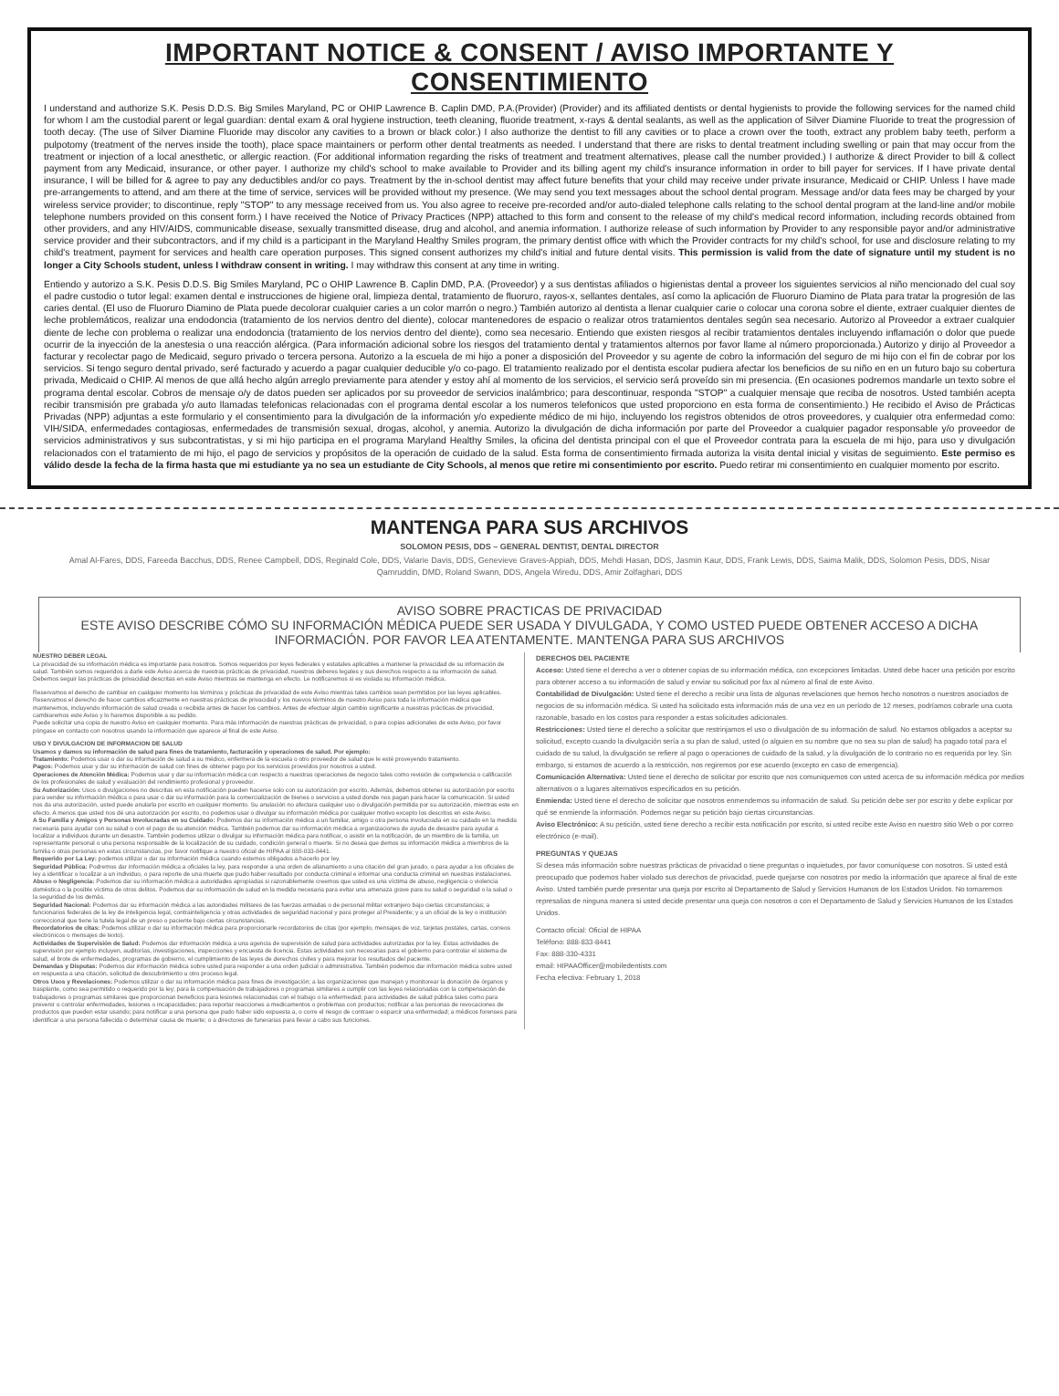IMPORTANT NOTICE & CONSENT / AVISO IMPORTANTE Y CONSENTIMIENTO
I understand and authorize S.K. Pesis D.D.S. Big Smiles Maryland, PC or OHIP Lawrence B. Caplin DMD, P.A.(Provider) (Provider) and its affiliated dentists or dental hygienists to provide the following services for the named child for whom I am the custodial parent or legal guardian: dental exam & oral hygiene instruction, teeth cleaning, fluoride treatment, x-rays & dental sealants, as well as the application of Silver Diamine Fluoride to treat the progression of tooth decay. (The use of Silver Diamine Fluoride may discolor any cavities to a brown or black color.) I also authorize the dentist to fill any cavities or to place a crown over the tooth, extract any problem baby teeth, perform a pulpotomy (treatment of the nerves inside the tooth), place space maintainers or perform other dental treatments as needed. I understand that there are risks to dental treatment including swelling or pain that may occur from the treatment or injection of a local anesthetic, or allergic reaction. (For additional information regarding the risks of treatment and treatment alternatives, please call the number provided.) I authorize & direct Provider to bill & collect payment from any Medicaid, insurance, or other payer. I authorize my child's school to make available to Provider and its billing agent my child's insurance information in order to bill payer for services. If I have private dental insurance, I will be billed for & agree to pay any deductibles and/or co pays. Treatment by the in-school dentist may affect future benefits that your child may receive under private insurance, Medicaid or CHIP. Unless I have made pre-arrangements to attend, and am there at the time of service, services will be provided without my presence. (We may send you text messages about the school dental program. Message and/or data fees may be charged by your wireless service provider; to discontinue, reply "STOP" to any message received from us. You also agree to receive pre-recorded and/or auto-dialed telephone calls relating to the school dental program at the land-line and/or mobile telephone numbers provided on this consent form.) I have received the Notice of Privacy Practices (NPP) attached to this form and consent to the release of my child's medical record information, including records obtained from other providers, and any HIV/AIDS, communicable disease, sexually transmitted disease, drug and alcohol, and anemia information. I authorize release of such information by Provider to any responsible payor and/or administrative service provider and their subcontractors, and if my child is a participant in the Maryland Healthy Smiles program, the primary dentist office with which the Provider contracts for my child's school, for use and disclosure relating to my child's treatment, payment for services and health care operation purposes. This signed consent authorizes my child's initial and future dental visits. This permission is valid from the date of signature until my student is no longer a City Schools student, unless I withdraw consent in writing. I may withdraw this consent at any time in writing.
Entiendo y autorizo a S.K. Pesis D.D.S. Big Smiles Maryland, PC o OHIP Lawrence B. Caplin DMD, P.A. (Proveedor) y a sus dentistas afiliados o higienistas dental a proveer los siguientes servicios al niño mencionado del cual soy el padre custodio o tutor legal: examen dental e instrucciones de higiene oral, limpieza dental, tratamiento de fluoruro, rayos-x, sellantes dentales, así como la aplicación de Fluoruro Diamino de Plata para tratar la progresión de las caries dental. (El uso de Fluoruro Diamino de Plata puede decolorar cualquier caries a un color marrón o negro.) También autorizo al dentista a llenar cualquier carie o colocar una corona sobre el diente, extraer cualquier dientes de leche problemáticos, realizar una endodoncia (tratamiento de los nervios dentro del diente), colocar mantenedores de espacio o realizar otros tratamientos dentales según sea necesario. Autorizo al Proveedor a extraer cualquier diente de leche con problema o realizar una endodoncia (tratamiento de los nervios dentro del diente), como sea necesario. Entiendo que existen riesgos al recibir tratamientos dentales incluyendo inflamación o dolor que puede ocurrir de la inyección de la anestesia o una reacción alérgica. (Para información adicional sobre los riesgos del tratamiento dental y tratamientos alternos por favor llame al número proporcionada.) Autorizo y dirijo al Proveedor a facturar y recolectar pago de Medicaid, seguro privado o tercera persona. Autorizo a la escuela de mi hijo a poner a disposición del Proveedor y su agente de cobro la información del seguro de mi hijo con el fin de cobrar por los servicios. Si tengo seguro dental privado, seré facturado y acuerdo a pagar cualquier deducible y/o co-pago. El tratamiento realizado por el dentista escolar pudiera afectar los beneficios de su niño en en un futuro bajo su cobertura privada, Medicaid o CHIP. Al menos de que allá hecho algún arreglo previamente para atender y estoy ahí al momento de los servicios, el servicio será proveído sin mi presencia. (En ocasiones podremos mandarle un texto sobre el programa dental escolar. Cobros de mensaje o/y de datos pueden ser aplicados por su proveedor de servicios inalámbrico; para descontinuar, responda "STOP" a cualquier mensaje que reciba de nosotros. Usted también acepta recibir transmisión pre grabada y/o auto llamadas telefonicas relacionadas con el programa dental escolar a los numeros telefonicos que usted proporciono en esta forma de consentimiento.) He recibido el Aviso de Prácticas Privadas (NPP) adjuntas a este formulario y el consentimiento para la divulgación de la información y/o expediente médico de mi hijo, incluyendo los registros obtenidos de otros proveedores, y cualquier otra enfermedad como: VIH/SIDA, enfermedades contagiosas, enfermedades de transmisión sexual, drogas, alcohol, y anemia. Autorizo la divulgación de dicha información por parte del Proveedor a cualquier pagador responsable y/o proveedor de servicios administrativos y sus subcontratistas, y si mi hijo participa en el programa Maryland Healthy Smiles, la oficina del dentista principal con el que el Proveedor contrata para la escuela de mi hijo, para uso y divulgación relacionados con el tratamiento de mi hijo, el pago de servicios y propósitos de la operación de cuidado de la salud. Esta forma de consentimiento firmada autoriza la visita dental inicial y visitas de seguimiento. Este permiso es válido desde la fecha de la firma hasta que mi estudiante ya no sea un estudiante de City Schools, al menos que retire mi consentimiento por escrito. Puedo retirar mi consentimiento en cualquier momento por escrito.
MANTENGA PARA SUS ARCHIVOS
SOLOMON PESIS, DDS – GENERAL DENTIST, DENTAL DIRECTOR
Amal Al-Fares, DDS, Fareeda Bacchus, DDS, Renee Campbell, DDS, Reginald Cole, DDS, Valarie Davis, DDS, Genevieve Graves-Appiah, DDS, Mehdi Hasan, DDS, Jasmin Kaur, DDS, Frank Lewis, DDS, Saima Malik, DDS, Solomon Pesis, DDS, Nisar Qamruddin, DMD, Roland Swann, DDS, Angela Wiredu, DDS, Amir Zolfaghari, DDS
AVISO SOBRE PRACTICAS DE PRIVACIDAD
ESTE AVISO DESCRIBE CÓMO SU INFORMACIÓN MÉDICA PUEDE SER USADA Y DIVULGADA, Y COMO USTED PUEDE OBTENER ACCESO A DICHA INFORMACIÓN. POR FAVOR LEA ATENTAMENTE. MANTENGA PARA SUS ARCHIVOS
NUESTRO DEBER LEGAL
La privacidad de su información médica es importante para nosotros. Somos requeridos por leyes federales y estatales aplicables a mantener la privacidad de su información de salud. También somos requeridos a darle este Aviso acerca de nuestras prácticas de privacidad, nuestros deberes legales y sus derechos respecto a su información de salud. Debemos seguir las prácticas de privacidad descritas en este Aviso mientras se mantenga en efecto. Le notificaremos si es violada su información médica.
Reservamos el derecho de cambiar en cualquier momento los términos y prácticas de privacidad de este Aviso mientras tales cambios sean permitidos por las leyes aplicables. Reservamos el derecho de hacer cambios eficazmente en nuestras prácticas de privacidad y los nuevos términos de nuestro Aviso para toda la información médica que mantenemos, incluyendo información de salud creada o recibida antes de hacer los cambios. Antes de efectuar algún cambio significante a nuestras prácticas de privacidad, cambiaremos este Aviso y lo haremos disponible a su pedido.
Puede solicitar una copia de nuestro Aviso en cualquier momento. Para más información de nuestras prácticas de privacidad, o para copias adicionales de este Aviso, por favor póngase en contacto con nosotros usando la información que aparece al final de este Aviso.
USO Y DIVULGACION DE INFORMACION DE SALUD
Usamos y damos su información de salud para fines de tratamiento, facturación y operaciones de salud. Por ejemplo:
Tratamiento: Podemos usar o dar su información de salud a su médico, enfermera de la escuela o otro proveedor de salud que le esté proveyendo tratamiento.
Pagos: Podemos usar y dar su información de salud con fines de obtener pago por los servicios proveídos por nosotros a usted.
Operaciones de Atención Médica: Podemos usar y dar su información médica con respecto a nuestras operaciones de negocio tales como revisión de competencia o calificación de los profesionales de salud y evaluación del rendimiento profesional y proveedor.
Su Autorización: Usos o divulgaciones no descritas en esta notificación pueden hacerse solo con su autorización por escrito. Además, debemos obtener su autorización por escrito para vender su información médica o para usar o dar su información para la comercialización de bienes o servicios a usted donde nos pagan para hacer la comunicación. Si usted nos da una autorización, usted puede anularla por escrito en cualquier momento. Su anulación no afectara cualquier uso o divulgación permitida por su autorización, mientras este en efecto. A menos que usted nos dé una autorización por escrito, no podemos usar o divulgar su información médica por cualquier motivo excepto los descritos en este Aviso.
A Su Familia y Amigos y Personas Involucradas en su Cuidado: Podemos dar su información médica a un familiar, amigo o otra persona involucrada en su cuidado en la medida necesaria para ayudar con su salud o con el pago de su atención médica. También podemos dar su información médica a organizaciones de ayuda de desastre para ayudar a localizar a individuos durante un desastre. También podemos utilizar o divulgar su información médica para notificar, o asistir en la notificación, de un miembro de la familia, un representante personal o una persona responsable de la localización de su cuidado, condición general o muerte. Si no desea que demos su información médica a miembros de la familia o otras personas en estas circunstancias, por favor notifique a nuestro oficial de HIPAA al 888-833-8441.
Requerido por La Ley: podemos utilizar o dar su información médica cuando estemos obligados a hacerlo por ley.
Seguridad Pública: Podremos dar información médica a oficiales la ley, para responder a una orden de allanamiento o una citación del gran jurado, o para ayudar a los oficiales de ley a identificar o localizar a un individuo, o para reporte de una muerte que pudo haber resultado por conducta criminal e informar una conducta criminal en nuestras instalaciones.
Abuso o Negligencia: Podemos dar su información médica a autoridades apropiadas si razonablemente creemos que usted es una víctima de abuso, negligencia o violencia doméstica o la posible víctima de otros delitos. Podemos dar su información de salud en la medida necesaria para evitar una amenaza grave para su salud o seguridad o la salud o la seguridad de los demás.
Seguridad Nacional: Podemos dar su información médica a las autoridades militares de las fuerzas armadas o de personal militar extranjero bajo ciertas circunstancias; a funcionarios federales de la ley de inteligencia legal, contrainteligencia y otras actividades de seguridad nacional y para proteger al Presidente; y a un oficial de la ley o institución correccional que tiene la tutela legal de un preso o paciente bajo ciertas circunstancias.
Recordatorios de citas: Podemos utilizar o dar su información médica para proporcionarle recordatorios de citas (por ejemplo, mensajes de voz, tarjetas postales, cartas, correos electrónicos o mensajes de texto).
Actividades de Supervisión de Salud: Podemos dar información médica a una agencia de supervisión de salud para actividades autorizadas por la ley. Estas actividades de supervisión por ejemplo incluyen, auditorías, investigaciones, inspecciones y encuesta de licencia. Estas actividades son necesarias para el gobierno para controlar el sistema de salud, el brote de enfermedades, programas de gobierno, el cumplimiento de las leyes de derechos civiles y para mejorar los resultados del paciente.
Demandas y Disputas: Podemos dar información médica sobre usted para responder a una orden judicial o administrativa. También podemos dar información médica sobre usted en respuesta a una citación, solicitud de descubrimiento u otro proceso legal.
Otros Usos y Revelaciones: Podemos utilizar o dar su información médica para fines de investigación; a las organizaciones que manejan y monitorear la donación de órganos y trasplante, como sea permitido o requerido por la ley; para la compensación de trabajadores o programas similares a cumplir con las leyes relacionadas con la compensación de trabajadores o programas similares que proporcionan beneficios para lesiones relacionadas con el trabajo o la enfermedad; para actividades de salud pública tales como para prevenir o controlar enfermedades, lesiones o incapacidades; para reportar reacciones a medicamentos o problemas con productos; notificar a las personas de revocaciones de productos que pueden estar usando; para notificar a una persona que pudo haber sido expuesta a, o corre el riesgo de contraer o esparcir una enfermedad; a médicos forenses para identificar a una persona fallecida o determinar causa de muerte; o a directores de funerarias para llevar a cabo sus funciones.
DERECHOS DEL PACIENTE
Acceso: Usted tiene el derecho a ver o obtener copias de su información médica, con excepciones limitadas. Usted debe hacer una petición por escrito para obtener acceso a su información de salud y enviar su solicitud por fax al número al final de este Aviso.
Contabilidad de Divulgación: Usted tiene el derecho a recibir una lista de algunas revelaciones que hemos hecho nosotros o nuestros asociados de negocios de su información médica. Si usted ha solicitado esta información más de una vez en un período de 12 meses, podríamos cobrarle una cuota razonable, basado en los costos para responder a estas solicitudes adicionales.
Restricciones: Usted tiene el derecho a solicitar que restrinjamos el uso o divulgación de su información de salud. No estamos obligados a aceptar su solicitud, excepto cuando la divulgación sería a su plan de salud, usted (o alguien en su nombre que no sea su plan de salud) ha pagado total para el cuidado de su salud, la divulgación se refiere al pago o operaciones de cuidado de la salud, y la divulgación de lo contrario no es requerida por ley. Sin embargo, si estamos de acuerdo a la restricción, nos regiremos por ese acuerdo (excepto en caso de emergencia).
Comunicación Alternativa: Usted tiene el derecho de solicitar por escrito que nos comuniquemos con usted acerca de su información médica por medios alternativos o a lugares alternativos especificados en su petición.
Enmienda: Usted tiene el derecho de solicitar que nosotros enmendemos su información de salud. Su petición debe ser por escrito y debe explicar por qué se enmiende la información. Podemos negar su petición bajo ciertas circunstancias.
Aviso Electrónico: A su petición, usted tiene derecho a recibir esta notificación por escrito, si usted recibe este Aviso en nuestro sitio Web o por correo electrónico (e-mail).
PREGUNTAS Y QUEJAS
Si desea más información sobre nuestras prácticas de privacidad o tiene preguntas o inquietudes, por favor comuníquese con nosotros. Si usted está preocupado que podemos haber violado sus derechos de privacidad, puede quejarse con nosotros por medio la información que aparece al final de este Aviso. Usted también puede presentar una queja por escrito al Departamento de Salud y Servicios Humanos de los Estados Unidos. No tomaremos represalias de ninguna manera si usted decide presentar una queja con nosotros o con el Departamento de Salud y Servicios Humanos de los Estados Unidos.
Contacto oficial: Oficial de HIPAA
Teléfono: 888-833-8441
Fax: 888-330-4331
email: HIPAAOfficer@mobiledentists.com
Fecha efectiva: February 1, 2018